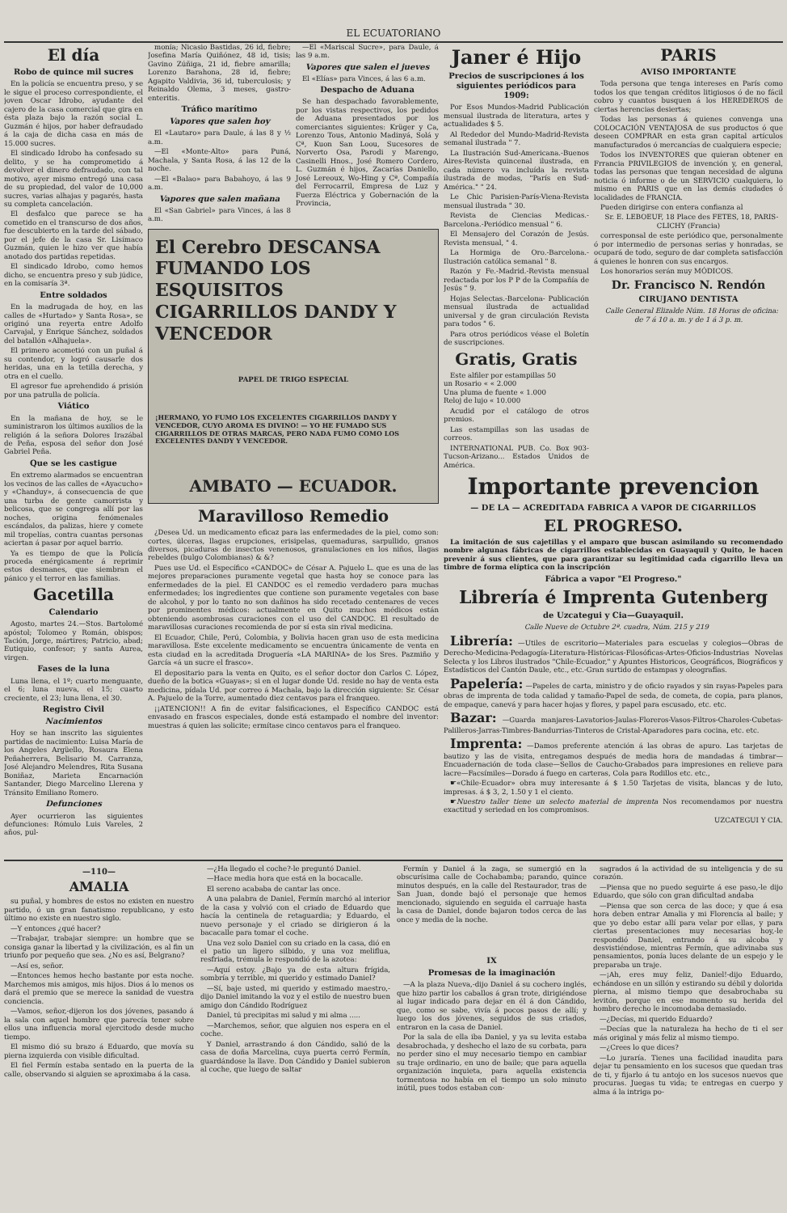EL ECUATORIANO
El día
Robo de quince mil sucres
En la policía se encuentra preso, y se le sigue el proceso correspondiente, el joven Oscar Idrobo, ayudante del cajero de la casa comercial que gira en ésta plaza bajo la razón social L. Guzmán é hijos, por haber defraudado á la caja de dicha casa en más de 15.000 sucres.
El sindicado Idrobo ha confesado su delito, y se ha comprometido á devolver el dinero defraudado, con tal motivo, ayer mismo entregó una casa de su propiedad, del valor de 10,000 sucres, varias alhajas y pagarés, hasta su completa cancelación.
El desfalco que parece se ha cometido en el transcurso de dos años, fue descubierto en la tarde del sábado, por el jefe de la casa Sr. Lisímaco Guzmán, quien le hizo ver que había anotado dos partidas repetidas.
El sindicado Idrobo, como hemos dicho, se encuentra preso y sub júdice, en la comisaría 3ª.
Entre soldados
En la madrugada de hoy, en las calles de «Hurtado» y Santa Rosa», se originó una reyerta entre Adolfo Carvajal, y Enrique Sánchez, soldados del batallón «Alhajuela».
El primero acometió con un puñal á su contendor, y logró causarle dos heridas, una en la tetilla derecha, y otra en el cuello.
El agresor fue aprehendido á prisión por una patrulla de policía.
Viático
En la mañana de hoy, se le suministraron los últimos auxilios de la religión á la señora Dolores Irazábal de Peña, esposa del señor don José Gabriel Peña.
Que se les castigue
En extremo alarmados se encuentran los vecinos de las calles de «Ayacucho» y «Chanduy», á consecuencia de que una turba de gente camorrista y belicosa, que se congrega allí por las noches, origina fenómenales escándalos, da palizas, hiere y comete mil tropelías, contra cuantas personas aciertan á pasar por aquel barrio.
Ya es tiempo de que la Policía proceda enérgicamente á reprimir estos desmanes, que siembran el pánico y el terror en las familias.
Gacetilla
Calendario
Agosto, martes 24.—Stos. Bartolomé apóstol; Tolomeo y Román, obispos; Tación, Jorge, mártires; Patricio, abad; Eutiquio, confesor; y santa Aurea, virgen.
Fases de la luna
Luna llena, el 1º; cuarto menguante, el 6; luna nueva, el 15; cuarto creciente, el 23; luna llena, el 30.
Registro Civil
Nacimientos
Hoy se han inscrito las siguientes partidas de nacimiento: Luisa María de los Angeles Argüello, Rosaura Elena Peñaherrera, Belisario M. Carranza, José Alejandro Melendres, Rita Susana Boniñaz, Marieta Encarnación Santander, Diego Marcelino Llerena y Tránsito Emiliano Romero.
Defunciones
Ayer ocurrieron las siguientes defunciones: Rómulo Luis Vareles, 2 años, pul-
monía; Nicasio Bastidas, 26 id, fiebre; Josefina María Quiñónez, 48 id, tisis; Gavino Zúñiga, 21 id, fiebre amarilla; Lorenzo Barahona, 28 id, fiebre; Agapito Valdivia, 36 id, tuberculosis; y Reinaldo Olema, 3 meses, gastro-enteritis.
Tráfico marítimo
Vapores que salen hoy
El «Lautaro» para Daule, á las 8 y ½ a.m.
—El «Monte-Alto» para Puná, Machala, y Santa Rosa, á las 12 de la noche.
—El «Balao» para Babahoyo, á las 9 a.m.
Vapores que salen mañana
El «San Gabriel» para Vinces, á las 8 a.m.
—El «Mariscal Sucre», para Daule, á las 9 a.m.
Vapores que salen el jueves
El «Elías» para Vinces, á las 6 a.m.
Despacho de Aduana
Se han despachado favorablemente, por los vistas respectivos, los pedidos de Aduana presentados por los comerciantes siguientes: Krüger y Ca, Lorenzo Tous, Antonio Madinyá, Solá y Cª, Kuon San Loou, Sucesores de Norverto Osa, Parodi y Marengo, Casinelli Hnos., José Romero Cordero, L. Guzmán é hijos, Zacarías Daniello, José Lereoux, Wo-Hing y Cª, Compañía del Ferrocarril, Empresa de Luz y Fuerza Eléctrica y Gobernación de la Provincia,
El Cerebro DESCANSA FUMANDO LOS ESQUISITOS CIGARRILLOS DANDY Y VENCEDOR
PAPEL DE TRIGO ESPECIAL
¡HERMANO, YO FUMO LOS EXCELENTES CIGARRILLOS DANDY Y VENCEDOR, CUYO AROMA ES DIVINO! — YO HE FUMADO SUS CIGARRILLOS DE OTRAS MARCAS, PERO NADA FUMO COMO LOS EXCELENTES DANDY Y VENCEDOR.
AMBATO — ECUADOR.
Maravilloso Remedio
¿Desea Ud. un medicamento eficaz para las enfermedades de la piel, como son: cortes, úlceras, llagas erupciones, erisipelas, quemaduras, sarpullido, granos diversos, picaduras de insectos venenosos, granulaciones en los niños, llagas rebeldes (bulgo Colombianas) & &?
Pues use Ud. el Específico «CANDOC» de César A. Pajuelo L. que es una de las mejores preparaciones puramente vegetal que hasta hoy se conoce para las enfermedades de la piel. El CANDOC es el remedio verdadero para muchas enfermedades; los ingredientes que contiene son puramente vegetales con base de alcohol, y por lo tanto no son dañinos ha sido recetado centenares de veces por prominentes médicos: actualmente en Quito muchos médicos están obteniendo asombrosas curaciones con el uso del CANDOC. El resultado de maravillosas curaciones recomienda de por sí esta sin rival medicina.
El Ecuador, Chile, Perú, Colombia, y Bolivia hacen gran uso de esta medicina maravillosa. Este excelente medicamento se encuentra únicamente de venta en esta ciudad en la acreditada Droguería «LA MARINA» de los Sres. Pazmiño y García «á un sucre el frasco».
El depositario para la venta en Quito, es el señor doctor don Carlos C. López, dueño de la botica «Guayas»; si en el lugar donde Ud. reside no hay de venta esta medicina, pídala Ud. por correo á Machala, bajo la dirección siguiente: Sr. César A. Pajuelo de la Torre, aumentado diez centavos para el franqueo.
¡¡ATENCION!! A fin de evitar falsificaciones, el Específico CANDOC está envasado en frascos especiales, donde está estampado el nombre del inventor: muestras á quien las solicite; ermítase cinco centavos para el franqueo.
Janer é Hijo
Precios de suscripciones á los siguientes periódicos para 1909:
Por Esos Mundos-Madrid Publicación mensual ilustrada de literatura, artes y actualidades $ 5.
Al Rededor del Mundo-Madrid-Revista semanal ilustrada " 7.
La Ilustración Sud-Americana.-Buenos Aires-Revista quincenal ilustrada, en cada número va incluída la revista ilustrada de modas, "París en Sud-América." " 24.
Le Chic Parisien-París-Viena-Revista mensual ilustrada " 30.
Revista de Ciencias Medicas.-Barcelona.-Periódico mensual " 6.
El Mensajero del Corazón de Jesús. Revista mensual, " 4.
La Hormiga de Oro.-Barcelona.-Ilustración católica semanal " 8.
Razón y Fe.-Madrid.-Revista mensual redactada por los P P de la Compañía de Jesús " 9.
Hojas Selectas.-Barcelona- Publicación mensual ilustrada de actualidad universal y de gran circulación Revista para todos " 6.
Para otros periódicos véase el Boletín de suscripciones.
Gratis, Gratis
Este alfiler por estampillas 50
un Rosario « « 2.000
Una pluma de fuente « 1.000
Reloj de lujo « 10.000
Acudid por el catálogo de otros premios.
Las estampillas son las usadas de correos.
INTERNATIONAL PUB. Co. Box 903-Tucson-Arizano... Estados Unidos de América.
PARIS
AVISO IMPORTANTE
Toda persona que tenga intereses en París como todos los que tengan créditos litigiosos ó de no fácil cobro y cuantos busquen á los HEREDEROS de ciertas herencias desiertas;
Todas las personas á quienes convenga una COLOCACIÓN VENTAJOSA de sus productos ó que deseen COMPRAR en esta gran capital artículos manufacturados ó mercancías de cualquiera especie;
Todos los INVENTORES que quieran obtener en Frrancia PRIVILEGIOS de invención y, en general, todas las personas que tengan necesidad de alguna noticia ó informe o de un SERVICIO cualquiera, lo mismo en PARIS que en las demás ciudades ó localidades de FRANCIA.
Pueden dirigirse con entera confianza al
Sr. E. LEBOEUF, 18 Place des FETES, 18, PARIS-CLICHY (Francia)
corresponsal de este periódico que, personalmente ó por intermedio de personas serias y honradas, se ocupará de todo, seguro de dar completa satisfacción á quienes le honren con sus encargos.
Los honorarios serán muy MÓDICOS.
Dr. Francisco N. Rendón
CIRUJANO DENTISTA
Calle General Elizalde Núm. 18 Horas de oficina: de 7 á 10 a. m. y de 1 á 3 p. m.
Importante prevencion
— DE LA — ACREDITADA FABRICA A VAPOR DE CIGARRILLOS
EL PROGRESO.
La imitación de sus cajetillas y el amparo que buscan asimilando su recomendado nombre algunas fábricas de cigarrillos establecidas en Guayaquil y Quito, le hacen prevenir á sus clientes, que para garantizar su legitimidad cada cigarrillo lleva un timbre de forma elíptica con la inscripción
Fábrica a vapor "El Progreso."
Librería é Imprenta Gutenberg
de Uzcategui y Cia—Guayaquil.
Calle Nueve de Octubre 2ª. cuadra, Núm. 215 y 219
Librería: —Utiles de escritorio—Materiales para escuelas y colegios—Obras de Derecho-Medicina-Pedagogía-Literatura-Históricas-Filosóficas-Artes-Oficios-Industrias Novelas Selecta y los Libros ilustrados "Chile-Ecuador," y Apuntes Historicos, Geográficos, Biográficos y Estadísticos del Cantón Daule, etc., etc.-Gran surtido de estampas y oleografías.
Papelería: —Papeles de carta, ministro y de oficio rayados y sin rayas-Papeles para obras de imprenta de toda calidad y tamaño-Papel de seda, de cometa, de copia, para planos, de empaque, canevá y para hacer hojas y flores, y papel para escusado, etc. etc.
Bazar: —Guarda manjares-Lavatorios-Jaulas-Floreros-Vasos-Filtros-Charoles-Cubetas-Palilleros-Jarras-Timbres-Bandurrias-Tinteros de Cristal-Aparadores para cocina, etc. etc.
Imprenta: —Damos preferente atención á las obras de apuro. Las tarjetas de bautizo y las de visita, entregamos después de media hora de mandadas á timbrar—Encuadernación de toda clase—Sellos de Caucho-Grabados para impresiones en relieve para lacre—Facsímiles—Dorado á fuego en carteras, Cola para Rodillos etc. etc.,
☛«Chile-Ecuador» obra muy interesante á $ 1.50 Tarjetas de visita, blancas y de luto, impresas. á $ 3, 2, 1.50 y 1 el ciento.
☛Nuestro taller tiene un selecto material de imprenta Nos recomendamos por nuestra exactitud y seriedad en los compromisos.
UZCATEGUI Y CIA.
—110—
AMALIA
su puñal, y hombres de estos no existen en nuestro partido, ó un gran fanatismo republicano, y esto último no existe en nuestro siglo.
—Y entonces ¿qué hacer?
—Trabajar, trabajar siempre: un hombre que se consiga ganar la libertad y la civilización, es al fin un triunfo por pequeño que sea. ¿No es así, Belgrano?
—Así es, señor.
—Entonces hemos hecho bastante por esta noche. Marchemos mis amigos, mis hijos. Dios á lo menos os dará el premio que se merece la sanidad de vuestra conciencia.
—Vamos, señor,-dijeron los dos jóvenes, pasando á la sala con aquel hombre que parecía tener sobre ellos una influencia moral ejercitodo desde mucho tiempo.
El mismo dió su brazo á Eduardo, que movía su pierna izquierda con visible dificultad.
El fiel Fermín estaba sentado en la puerta de la calle, observando si alguien se aproximaba á la casa.
—¿Ha llegado el coche?-le preguntó Daniel.
—Hace media hora que está en la bocacalle.
El sereno acababa de cantar las once.
A una palabra de Daniel, Fermín marchó al interior de la casa y volvió con el criado de Eduardo que hacía la centinela de retaguardia; y Eduardo, el nuevo personaje y el criado se dirigieron á la bacacalle para tomar el coche.
Una vez solo Daniel con su criado en la casa, dió en el patio un ligero silbido, y una voz meliflua, resfriada, trémula le respondió de la azotea:
—Aquí estoy. ¿Bajo ya de esta altura frígida, sombría y terrible, mi querido y estimado Daniel?
—Sí, baje usted, mi querido y estimado maestro,-dijo Daniel imitando la voz y el estilo de nuestro buen amigo don Cándido Rodríguez
Daniel, tú precipitas mi salud y mi alma .....
—Marchemos, señor, que alguien nos espera en el coche.
Y Daniel, arrastrando á don Cándido, salió de la casa de doña Marcelina, cuya puerta cerró Fermín, guardándose la llave. Don Cándido y Daniel subieron al coche, que luego de saltar
Fermín y Daniel á la zaga, se sumergió en la obscurísima calle de Cochabamba; parando, quince minutos después, en la calle del Restaurador, tras de San Juan, donde bajó el personaje que hemos mencionado, siguiendo en seguida el carruaje hasta la casa de Daniel, donde bajaron todos cerca de las once y media de la noche.
IX
Promesas de la imaginación
—A la plaza Nueva,-dijo Daniel á su cochero inglés, que hizo partir los caballos á gran trote, dirigiéndose al lugar indicado para dejar en él á don Cándido, que, como se sabe, vivía á pocos pasos de allí; y luego los dos jóvenes, seguidos de sus criados, entraron en la casa de Daniel.
Por la sala de ella iba Daniel, y ya su levita estaba desabrochada, y deshecho el lazo de su corbata, para no perder sino el muy necesario tiempo en cambiar su traje ordinario, en uno de baile; que para aquella organización inquieta, para aquella existencia tormentosa no había en el tiempo un solo minuto inútil, pues todos estaban con-
sagrados á la actividad de su inteligencia y de su corazón.
—Piensa que no puedo seguirte á ese paso,-le dijo Eduardo, que sólo con gran dificultad andaba
—Piensa que son cerca de las doce; y que á esa hora deben entrar Amalia y mi Florencia al baile; y que yo debo estar allí para velar por ellas, y para ciertas presentaciones muy necesarias hoy,-le respondió Daniel, entrando á su alcoba y desvistiéndose, mientras Fermín, que adivinaba sus pensamientos, ponía luces delante de un espejo y le preparaba un traje.
—¡Ah, eres muy feliz, Daniel!-dijo Eduardo, echándose en un sillón y estirando su débil y dolorida pierna, al mismo tiempo que desabrochaba su levitón, porque en ese momento su herida del hombro derecho le incomodaba demasiado.
—¿Decías, mi querido Eduardo?
—Decías que la naturaleza ha hecho de ti el ser más original y más feliz al mismo tiempo.
—¿Crees lo que dices?
—Lo juraría. Tienes una facilidad inaudita para dejar tu pensamiento en los sucesos que quedan tras de ti, y fijarlo á tu antojo en los sucesos nuevos que procuras. Juegas tu vida; te entregas en cuerpo y alma á la intriga po-